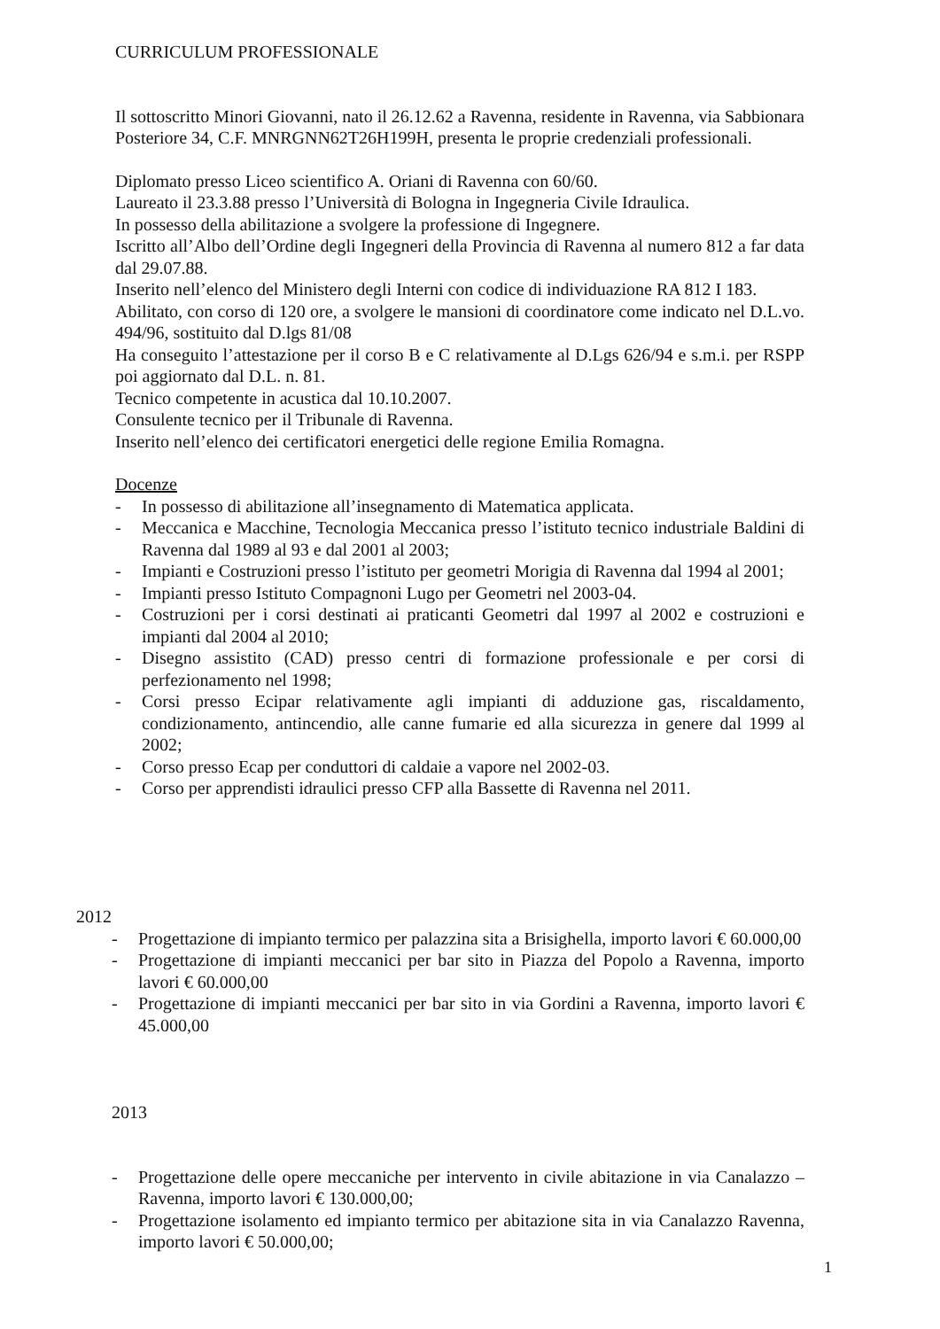CURRICULUM PROFESSIONALE
Il sottoscritto Minori Giovanni, nato il 26.12.62 a Ravenna, residente in Ravenna, via Sabbionara Posteriore 34, C.F. MNRGNN62T26H199H, presenta le proprie credenziali professionali.
Diplomato presso Liceo scientifico A. Oriani di Ravenna con 60/60.
Laureato il 23.3.88 presso l’Università di Bologna in Ingegneria Civile Idraulica.
In possesso della abilitazione a svolgere la professione di Ingegnere.
Iscritto all’Albo dell’Ordine degli Ingegneri della Provincia di Ravenna al numero 812 a far data dal 29.07.88.
Inserito nell’elenco del Ministero degli Interni con codice di individuazione RA 812 I 183.
Abilitato, con corso di 120 ore, a svolgere le mansioni di coordinatore come indicato nel D.L.vo. 494/96, sostituito dal D.lgs 81/08
Ha conseguito l’attestazione per il corso B e C relativamente al D.Lgs 626/94 e s.m.i. per RSPP poi aggiornato dal D.L. n. 81.
Tecnico competente in acustica dal 10.10.2007.
Consulente tecnico per il Tribunale di Ravenna.
Inserito nell’elenco dei certificatori energetici delle regione Emilia Romagna.
Docenze
- In possesso di abilitazione all’insegnamento di Matematica applicata.
- Meccanica e Macchine, Tecnologia Meccanica presso l’istituto tecnico industriale Baldini di Ravenna dal 1989 al 93 e dal 2001 al 2003;
- Impianti e Costruzioni presso l’istituto per geometri Morigia di Ravenna dal 1994 al 2001;
- Impianti presso Istituto Compagnoni Lugo per Geometri nel 2003-04.
- Costruzioni per i corsi destinati ai praticanti Geometri dal 1997 al 2002 e costruzioni e impianti dal 2004 al 2010;
- Disegno assistito (CAD) presso centri di formazione professionale e per corsi di perfezionamento nel 1998;
- Corsi presso Ecipar relativamente agli impianti di adduzione gas, riscaldamento, condizionamento, antincendio, alle canne fumarie ed alla sicurezza in genere dal 1999 al 2002;
- Corso presso Ecap per conduttori di caldaie a vapore nel 2002-03.
- Corso per apprendisti idraulici presso CFP alla Bassette di Ravenna nel 2011.
2012
- Progettazione di impianto termico per palazzina sita a Brisighella, importo lavori € 60.000,00
- Progettazione di impianti meccanici per bar sito in Piazza del Popolo a Ravenna, importo lavori € 60.000,00
- Progettazione di impianti meccanici per bar sito in via Gordini a Ravenna, importo lavori € 45.000,00
2013
- Progettazione delle opere meccaniche per intervento in civile abitazione in via Canalazzo – Ravenna, importo lavori € 130.000,00;
- Progettazione isolamento ed impianto termico per abitazione sita in via Canalazzo Ravenna, importo lavori € 50.000,00;
1